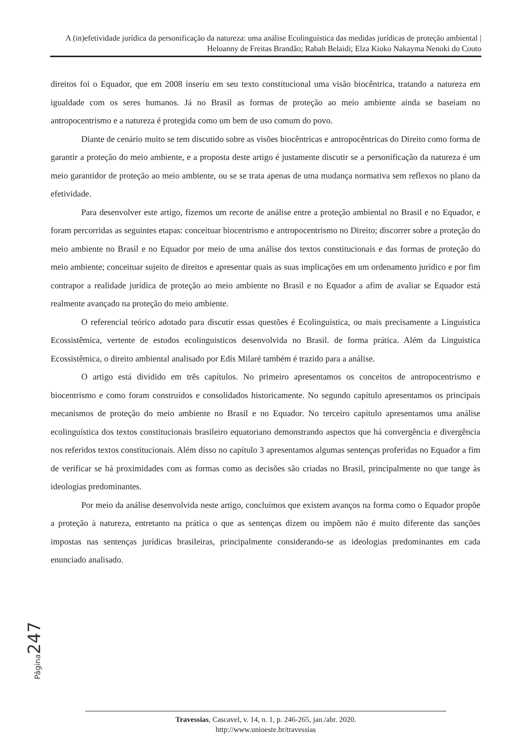A (in)efetividade jurídica da personificação da natureza: uma análise Ecolinguística das medidas jurídicas de proteção ambiental | Heloanny de Freitas Brandão; Rabah Belaidi; Elza Kioko Nakayma Nenoki do Couto
direitos foi o Equador, que em 2008 inseriu em seu texto constitucional uma visão biocêntrica, tratando a natureza em igualdade com os seres humanos. Já no Brasil as formas de proteção ao meio ambiente ainda se baseiam no antropocentrismo e a natureza é protegida como um bem de uso comum do povo.
Diante de cenário muito se tem discutido sobre as visões biocêntricas e antropocêntricas do Direito como forma de garantir a proteção do meio ambiente, e a proposta deste artigo é justamente discutir se a personificação da natureza é um meio garantidor de proteção ao meio ambiente, ou se se trata apenas de uma mudança normativa sem reflexos no plano da efetividade.
Para desenvolver este artigo, fizemos um recorte de análise entre a proteção ambiental no Brasil e no Equador, e foram percorridas as seguintes etapas: conceituar biocentrismo e antropocentrismo no Direito; discorrer sobre a proteção do meio ambiente no Brasil e no Equador por meio de uma análise dos textos constitucionais e das formas de proteção do meio ambiente; conceituar sujeito de direitos e apresentar quais as suas implicações em um ordenamento jurídico e por fim contrapor a realidade jurídica de proteção ao meio ambiente no Brasil e no Equador a afim de avaliar se Equador está realmente avançado na proteção do meio ambiente.
O referencial teórico adotado para discutir essas questões é Ecolinguistica, ou mais precisamente a Linguistica Ecossistêmica, vertente de estudos ecolinguisticos desenvolvida no Brasil. de forma prática. Além da Linguistica Ecossistêmica, o direito ambiental analisado por Edís Milaré também é trazido para a análise.
O artigo está dividido em três capítulos. No primeiro apresentamos os conceitos de antropocentrismo e biocentrismo e como foram construídos e consolidados historicamente. No segundo capítulo apresentamos os principais mecanismos de proteção do meio ambiente no Brasil e no Equador. No terceiro capítulo apresentamos uma análise ecolinguística dos textos constitucionais brasileiro equatoriano demonstrando aspectos que há convergência e divergência nos referidos textos constitucionais. Além disso no capítulo 3 apresentamos algumas sentenças proferidas no Equador a fim de verificar se há proximidades com as formas como as decisões são criadas no Brasil, principalmente no que tange às ideologias predominantes.
Por meio da análise desenvolvida neste artigo, concluímos que existem avanços na forma como o Equador propõe a proteção à natureza, entretanto na prática o que as sentenças dizem ou impõem não é muito diferente das sanções impostas nas sentenças jurídicas brasileiras, principalmente considerando-se as ideologias predominantes em cada enunciado analisado.
Página 247
Travessias, Cascavel, v. 14, n. 1, p. 246-265, jan./abr. 2020.
http://www.unioeste.br/travessias